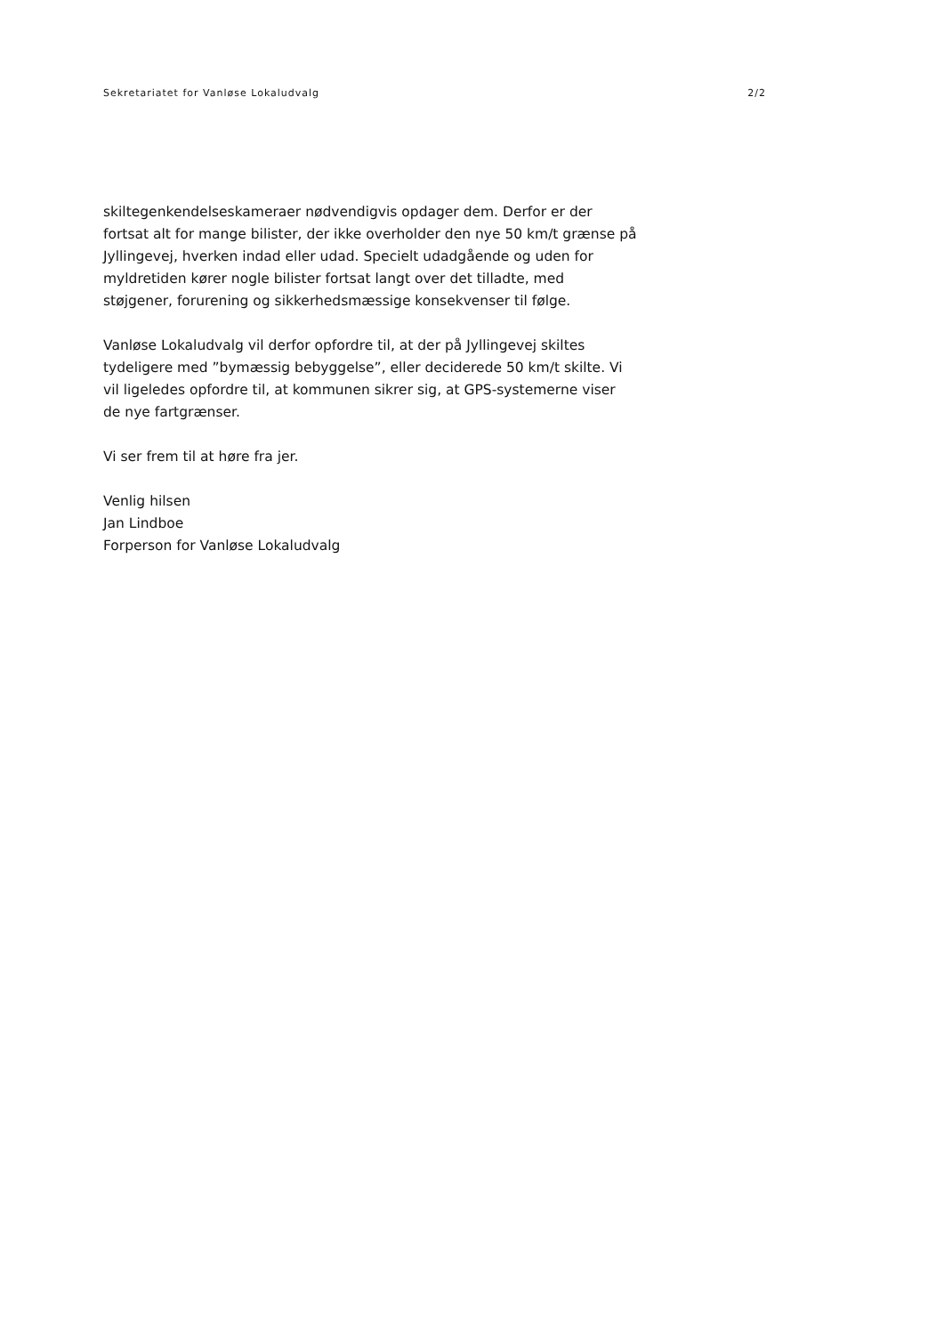Sekretariatet for Vanløse Lokaludvalg 2/2
skiltegenkendelseskameraer nødvendigvis opdager dem. Derfor er der fortsat alt for mange bilister, der ikke overholder den nye 50 km/t grænse på Jyllingevej, hverken indad eller udad. Specielt udadgående og uden for myldretiden kører nogle bilister fortsat langt over det tilladte, med støjgener, forurening og sikkerhedsmæssige konsekvenser til følge.
Vanløse Lokaludvalg vil derfor opfordre til, at der på Jyllingevej skiltes tydeligere med ”bymæssig bebyggelse”, eller deciderede 50 km/t skilte. Vi vil ligeledes opfordre til, at kommunen sikrer sig, at GPS-systemerne viser de nye fartgrænser.
Vi ser frem til at høre fra jer.
Venlig hilsen
Jan Lindboe
Forperson for Vanløse Lokaludvalg